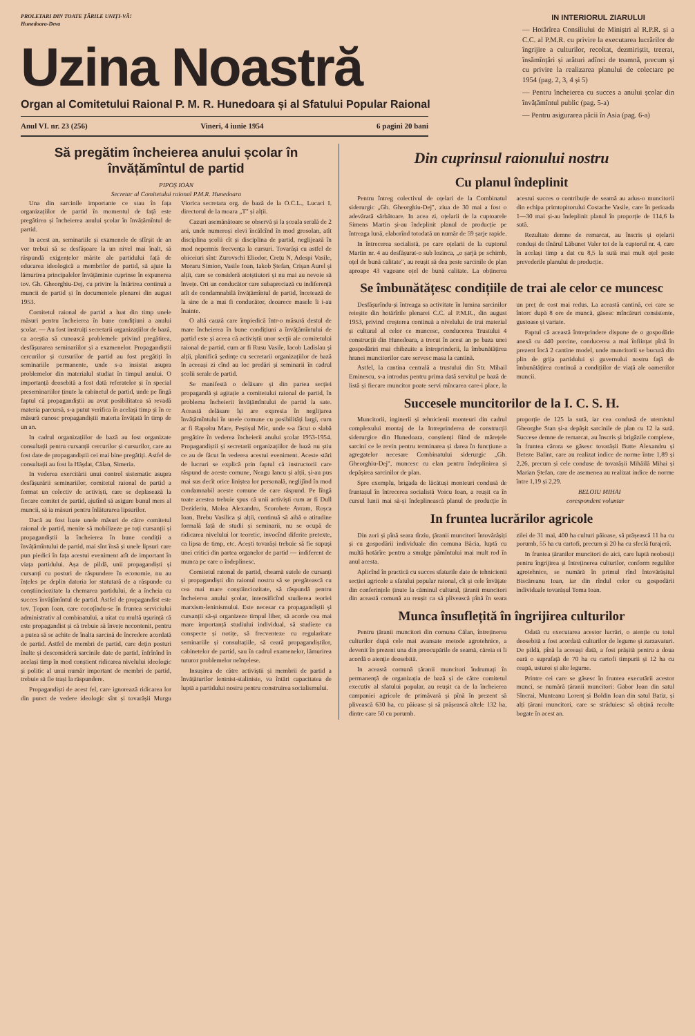PROLETARI DIN TOATE ȚĂRILE UNIȚI-VĂ!
Hunedoara-Deva
Uzina Noastră
Organ al Comitetului Raional P. M. R. Hunedoara și al Sfatului Popular Raional
Anul VI. nr. 23 (256) Vineri, 4 iunie 1954 6 pagini 20 bani
IN INTERIORUL ZIARULUI
— Hotărîrea Consiliului de Miniștri al R.P.R. și a C.C. al P.M.R. cu privire la executarea lucrărilor de îngrijire a culturilor, recoltat, dezmiriștit, treerat, însămînțări și arături adînci de toamnă, precum și cu privire la realizarea planului de colectare pe 1954 (pag. 2, 3, 4 și 5)
— Pentru încheierea cu succes a anului școlar din învățămîntul public (pag. 5-a)
— Pentru asigurarea păcii în Asia (pag. 6-a)
Să pregătim încheierea anului școlar în învățămîntul de partid
PIPOȘ IOAN
Secretar al Comitetului raional P.M.R. Hunedoara
Una din sarcinile importante ce stau în fața organizațiilor de partid în momentul de față este pregătirea și încheierea anului școlar în învățămîntul de partid.
In acest an, seminariile și examenele de sfîrșit de an vor trebui să se desfășoare la un nivel mai înalt, să răspundă exigențelor mărite ale partidului față de educarea ideologică a membrilor de partid, să ajute la lămurirea principalelor învățăminte cuprinse în expunerea tov. Gh. Gheorghiu-Dej, cu privire la întărirea continuă a muncii de partid și în documentele plenarei din august 1953.
Comitetul raional de partid a luat din timp unele măsuri pentru încheierea în bune condițiuni a anului școlar. — Au fost instruiți secretarii organizațiilor de bază, ca aceștia să cunoască problemele privind pregătirea, desfășurarea seminariilor și a examenelor. Propagandiștii cercurilor și cursurilor de partid au fost pregătiți în seminariile permanente, unde s-a insistat asupra problemelor din materialul studiat în timpul anului. O importanță deosebită a fost dată referatelor și în special preseminariilor ținute la cabinetul de partid, unde pe lîngă faptul că propagandiștii au avut posibilitatea să revadă materia parcursă, s-a putut verifica în același timp și în ce măsură cunosc propagandiștii materia învățată în timp de un an.
In cadrul organizațiilor de bază au fost organizate consultații pentru cursanții cercurilor și cursurilor, care au fost date de propagandiștii cei mai bine pregătiți. Astfel de consultații au fost la Hășdat, Călan, Simeria.
In vederea exercitării unui control sistematic asupra desfășurării seminariilor, comitetul raional de partid a format un colectiv de activiști, care se deplasează la fiecare comitet de partid, ajutînd să asigure bunul mers al muncii, să ia măsuri pentru înlăturarea lipsurilor.
Dacă au fost luate unele măsuri de către comitetul raional de partid, menite să mobilizeze pe toți cursanții și propagandiștii la încheierea în bune condiții a învățămîntului de partid, mai sînt însă și unele lipsuri care pun piedici în fața acestui eveniment atît de important în viața partidului. Așa de pildă, unii propagandiști și cursanți cu posturi de răspundere în economie, nu au înțeles pe deplin datoria lor statutară de a răspunde cu conștiinciozitate la chemarea partidului, de a încheia cu succes învățămîntul de partid. Astfel de propagandist este tov. Țopan Ioan, care cocoțîndu-se în fruntea serviciului administrativ al combinatului, a uitat cu multă ușurință că este propagandist și că trebuie să învețe necontenit, pentru a putea să se achite de înalta sarcină de încredere acordată de partid. Astfel de membri de partid, care dețin posturi înalte și desconsideră sarcinile date de partid, înfrînînd în același timp în mod conștient ridicarea nivelului ideologic și politic al unui număr important de membri de partid, trebuie să fie trași la răspundere.
Propagandiști de acest fel, care ignorează ridicarea lor din punct de vedere ideologic sînt și tovarășii Murgu Viorica secretara org. de bază de la O.C.L., Lucaci I. directorul de la moara „T" și alții.
Cazuri asemănătoare se observă și la școala serală de 2 ani, unde numeroși elevi încălcînd în mod grosolan, atît disciplina școlii cît și disciplina de partid, neglijează în mod nepermis frecvența la cursuri. Tovarăși cu astfel de obiceiuri sînt: Zurovschi Eliodor, Crețu N, Adespi Vasile, Moraru Simion, Vasile Ioan, Iakob Ștefan, Crișan Aurel și alții, care se consideră atotștiutori și nu mai au nevoie să învețe. Ori un conducător care subapreciază cu indiferență atît de condamnabilă învățămîntul de partid, încetează de la sine de a mai fi conducător, deoarece masele îi i-au înainte.
O altă cauză care împiedică într-o măsură destul de mare încheierea în bune condițiuni a învățămîntului de partid este și aceea că activiștii unor secții ale comitetului raional de partid, cum ar fi Rusu Vasile, Iacob Ladislau și alții, planifică ședințe cu secretarii organizațiilor de bază în aceeași zi cînd au loc predări și seminarii în cadrul școlii serale de partid.
Se manifestă o delăsare și din partea secției propagandă și agitație a comitetului raional de partid, în problema încheierii învățămîntului de partid la sate. Această delăsare își are expresia în neglijarea învățămîntului în unele comune cu posibilități largi, cum ar fi Rapoltu Mare, Peștișul Mic, unde s-a făcut o slabă pregătire în vederea încheierii anului școlar 1953-1954. Propagandiștii și secretarii organizațiilor de bază nu știu ce au de făcut în vederea acestui eveniment. Aceste stări de lucruri se explică prin faptul că instructorii care răspund de aceste comune, Neagu Iancu și alții, și-au pus mai sus decît orice liniștea lor personală, neglijînd în mod condamnabil aceste comune de care răspund. Pe lîngă toate acestea trebuie spus că unii activiști cum ar fi Dull Dezideriu, Molea Alexandru, Scorobete Avram, Roșca Ioan, Brebu Vasilica și alții, continuă să aibă o atitudine formală față de studii și seminarii, nu se ocupă de ridicarea nivelului lor teoretic, invocînd diferite pretexte, ca lipsa de timp, etc. Acești tovarăși trebuie să fie supuși unei critici din partea organelor de partid — indiferent de munca pe care o îndeplinesc.
Comitetul raional de partid, cheamă sutele de cursanți și propagandiști din raionul nostru să se pregătească cu cea mai mare conștiinciozitate, să răspundă pentru încheierea anului școlar, intensificînd studierea teoriei marxism-leninismului. Este necesar ca propagandiștii și cursanții să-și organizeze timpul liber, să acorde cea mai mare importanță studiului individual, să studieze cu conspecte și notițe, să frecventeze cu regularitate seminariile și consultațiile, să ceară propagandiștilor, cabinetelor de partid, sau în cadrul examenelor, lămurirea tuturor problemelor neînțelese.
Insușirea de către activiștii și membrii de partid a învățăturilor leninist-staliniste, va întări capacitatea de luptă a partidului nostru pentru construirea socialismului.
Din cuprinsul raionului nostru
Cu planul îndeplinit
Pentru întreg colectivul de oțelari de la Combinatul siderurgic „Gh. Gheorghiu-Dej", ziua de 30 mai a fost o adevărată sărbătoare. In acea zi, oțelarii de la cuptoarele Simens Martin și-au îndeplinit planul de producție pe întreaga lună, elaborînd totodată un număr de 59 șarje rapide.
In întrecerea socialistă, pe care oțelarii de la cuptorul Martin nr. 4 au desfășurat-o sub lozinca, „o șarjă pe schimb, oțel de bună calitate", au reușit să dea peste sarcinile de plan aproape 43 vagoane oțel de bună calitate. La obținerea acestui succes o contribuție de seamă au adus-o muncitorii din echipa primtopitorului Costache Vasile, care în perioada 1—30 mai și-au îndeplinit planul în proporție de 114,6 la sută.
Rezultate demne de remarcat, au înscris și oțelarii conduși de tînărul Lăbunet Valer tot de la cuptorul nr. 4, care în același timp a dat cu 8,5 la sută mai mult oțel peste prevederile planului de producție.
Se îmbunătățesc condițiile de trai ale celor ce muncesc
Desfășurîndu-și întreaga sa activitate în lumina sarcinilor reieșite din hotărîrile plenarei C.C. al P.M.R., din august 1953, privind creșterea continuă a nivelului de trai material și cultural al celor ce muncesc, conducerea Trustului 4 construcții din Hunedoara, a trecut în acest an pe baza unei gospodăriri mai chibzuite a întreprinderii, la îmbunătățirea hranei muncitorilor care servesc masa la cantină.
Astfel, la cantina centrală a trustului din Str. Mihail Eminescu, s-a introdus pentru prima dată servitul pe bază de listă și fiecare muncitor poate servi mîncarea care-i place, la un preț de cost mai redus. La această cantină, cei care se întorc după 8 ore de muncă, găsesc mîncăruri consistente, gustoase și variate.
Faptul că această întreprindere dispune de o gospodărie anexă cu 440 porcine, conducerea a mai înființat pînă în prezent încă 2 cantine model, unde muncitorii se bucură din plin de grija partidului și guvernului nostru față de îmbunătățirea continuă a condițiilor de viață ale oamenilor muncii.
Succesele muncitorilor de la I. C. S. H.
Muncitorii, inginerii și tehnicienii monteuri din cadrul complexului montaj de la Intreprinderea de construcții siderurgice din Hunedoara, conștienți fiind de mărețele sarcini ce le revin pentru terminarea și darea în funcțiune a agregatelor necesare Combinatului siderurgic „Gh. Gheorghiu-Dej", muncesc cu elan pentru îndeplinirea și depășirea sarcinilor de plan.
Spre exemplu, brigada de lăcătuși monteuri condusă de fruntașul în întrecerea socialistă Voicu Ioan, a reușit ca în cursul lunii mai să-și îndeplinească planul de producție în proporție de 125 la sută, iar cea condusă de utemistul Gheorghe Stan și-a depășit sarcinile de plan cu 12 la sută. Succese demne de remarcat, au înscris și brigăzile complexe, în fruntea cărora se găsesc tovarășii Butte Alexandru și Beteze Balint, care au realizat indice de norme între 1,89 și 2,26, precum și cele conduse de tovarășii Mihăilă Mihai și Marian Ștefan, care de asemenea au realizat indice de norme între 1,19 și 2,29.
BELOIU MIHAI
corespondent voluntar
In fruntea lucrărilor agricole
Din zori și pînă seara tîrziu, țăranii muncitori întovărășiți și cu gospodării individuale din comuna Băcia, luptă cu multă hotărîre pentru a smulge pămîntului mai mult rod în anul acesta.
Aplicînd în practică cu succes sfaturile date de tehnicienii secției agricole a sfatului popular raional, cît și cele învățate din conferințele ținute la căminul cultural, țăranii muncitori din această comună au reușit ca să plivească pînă în seara zilei de 31 mai, 400 ha culturi păioase, să prășească 11 ha cu porumb, 55 ha cu cartofi, precum și 20 ha cu sfeclă furajeră.
In fruntea țăranilor muncitori de aici, care luptă neobosiți pentru îngrijirea și întreținerea culturilor, conform regulilor agrotehnice, se numără în primul rînd întovărășitul Biscăreanu Ioan, iar din rîndul celor cu gospodării individuale tovarășul Toma Ioan.
Munca însuflețită în îngrijirea culturilor
Pentru țăranii muncitori din comuna Călan, întreținerea culturilor după cele mai avansate metode agrotehnice, a devenit în prezent una din preocupările de seamă, căreia ei îi acordă o atenție deosebită.
In această comună țăranii muncitori îndrumați în permanență de organizația de bază și de către comitetul executiv al sfatului popular, au reușit ca de la încheierea campaniei agricole de primăvară și pînă în prezent să plivească 630 ha, cu păioase și să prășească altele 132 ha, dintre care 50 cu porumb.
Odată cu executarea acestor lucrări, o atenție cu totul deosebită a fost acordată culturilor de legume și zarzavaturi. De pildă, pînă la aceeași dată, a fost prășită pentru a doua oară o suprafață de 70 ha cu cartofi timpurii și 12 ha cu ceapă, usturoi și alte legume.
Printre cei care se găsesc în fruntea executării acestor munci, se numără țăranii muncitori: Gabor Ioan din satul Sîncrai, Munteanu Lorenț și Boldin Ioan din satul Batiz, și alți țărani muncitori, care se străduiesc să obțină recolte bogate în acest an.